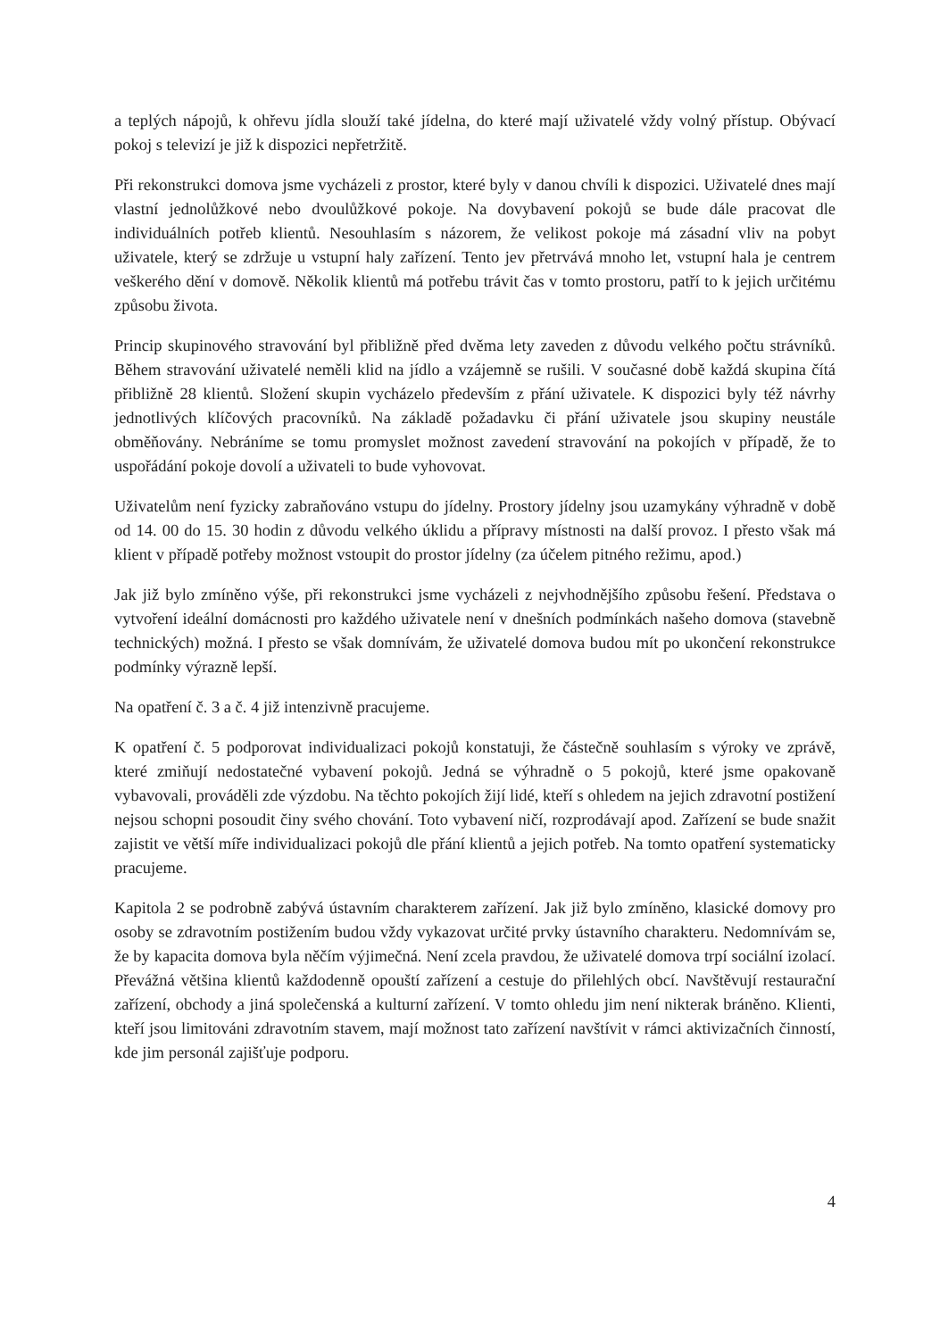a teplých nápojů, k ohřevu jídla slouží také jídelna, do které mají uživatelé vždy volný přístup. Obývací pokoj s televizí je již k dispozici nepřetržitě.
Při rekonstrukci domova jsme vycházeli z prostor, které byly v danou chvíli k dispozici. Uživatelé dnes mají vlastní jednolůžkové nebo dvoulůžkové pokoje. Na dovybavení pokojů se bude dále pracovat dle individuálních potřeb klientů. Nesouhlasím s názorem, že velikost pokoje má zásadní vliv na pobyt uživatele, který se zdržuje u vstupní haly zařízení. Tento jev přetrvává mnoho let, vstupní hala je centrem veškerého dění v domově. Několik klientů má potřebu trávit čas v tomto prostoru, patří to k jejich určitému způsobu života.
Princip skupinového stravování byl přibližně před dvěma lety zaveden z důvodu velkého počtu strávníků. Během stravování uživatelé neměli klid na jídlo a vzájemně se rušili. V současné době každá skupina čítá přibližně 28 klientů. Složení skupin vycházelo především z přání uživatele. K dispozici byly též návrhy jednotlivých klíčových pracovníků. Na základě požadavku či přání uživatele jsou skupiny neustále obměňovány. Nebráníme se tomu promyslet možnost zavedení stravování na pokojích v případě, že to uspořádání pokoje dovolí a uživateli to bude vyhovovat.
Uživatelům není fyzicky zabraňováno vstupu do jídelny. Prostory jídelny jsou uzamykány výhradně v době od 14. 00 do 15. 30 hodin z důvodu velkého úklidu a přípravy místnosti na další provoz. I přesto však má klient v případě potřeby možnost vstoupit do prostor jídelny (za účelem pitného režimu, apod.)
Jak již bylo zmíněno výše, při rekonstrukci jsme vycházeli z nejvhodnějšího způsobu řešení. Představa o vytvoření ideální domácnosti pro každého uživatele není v dnešních podmínkách našeho domova (stavebně technických) možná. I přesto se však domnívám, že uživatelé domova budou mít po ukončení rekonstrukce podmínky výrazně lepší.
Na opatření č. 3 a č. 4 již intenzivně pracujeme.
K opatření č. 5 podporovat individualizaci pokojů konstatuji, že částečně souhlasím s výroky ve zprávě, které zmiňují nedostatečné vybavení pokojů. Jedná se výhradně o 5 pokojů, které jsme opakovaně vybavovali, prováděli zde výzdobu. Na těchto pokojích žijí lidé, kteří s ohledem na jejich zdravotní postižení nejsou schopni posoudit činy svého chování. Toto vybavení ničí, rozprodávají apod. Zařízení se bude snažit zajistit ve větší míře individualizaci pokojů dle přání klientů a jejich potřeb. Na tomto opatření systematicky pracujeme.
Kapitola 2 se podrobně zabývá ústavním charakterem zařízení. Jak již bylo zmíněno, klasické domovy pro osoby se zdravotním postižením budou vždy vykazovat určité prvky ústavního charakteru. Nedomnívám se, že by kapacita domova byla něčím výjimečná. Není zcela pravdou, že uživatelé domova trpí sociální izolací. Převážná většina klientů každodenně opouští zařízení a cestuje do přilehlých obcí. Navštěvují restaurační zařízení, obchody a jiná společenská a kulturní zařízení. V tomto ohledu jim není nikterak bráněno. Klienti, kteří jsou limitováni zdravotním stavem, mají možnost tato zařízení navštívit v rámci aktivizačních činností, kde jim personál zajišťuje podporu.
4